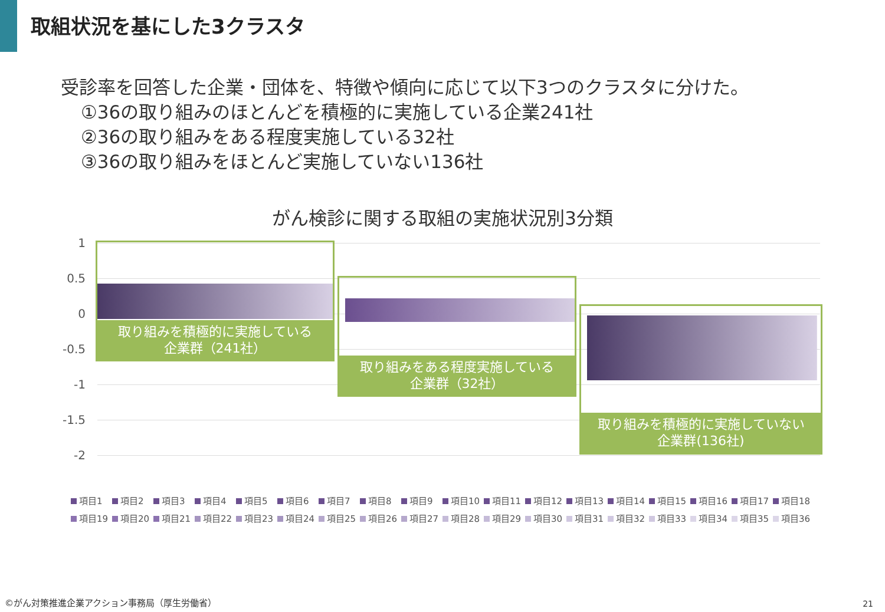取組状況を基にした3クラスタ
受診率を回答した企業・団体を、特徴や傾向に応じて以下3つのクラスタに分けた。
①36の取り組みのほとんどを積極的に実施している企業241社
②36の取り組みをある程度実施している32社
③36の取り組みをほとんど実施していない136社
がん検診に関する取組の実施状況別3分類
1
0.5
0
-0.5
-1
-1.5
-2
取り組みを積極的に実施している
企業群（241社）
取り組みをある程度実施している
企業群（32社）
取り組みを積極的に実施していない
企業群(136社)
項目1 項目2 項目3 項目4 項目5 項目6 項目7 項目8 項目9 項目10 項目11 項目12 項目13 項目14 項目15 項目16 項目17 項目18 項目19 項目20 項目21 項目22 項目23 項目24 項目25 項目26 項目27 項目28 項目29 項目30 項目31 項目32 項目33 項目34 項目35 項目36
©がん対策推進企業アクション事務局（厚生労働省）
21